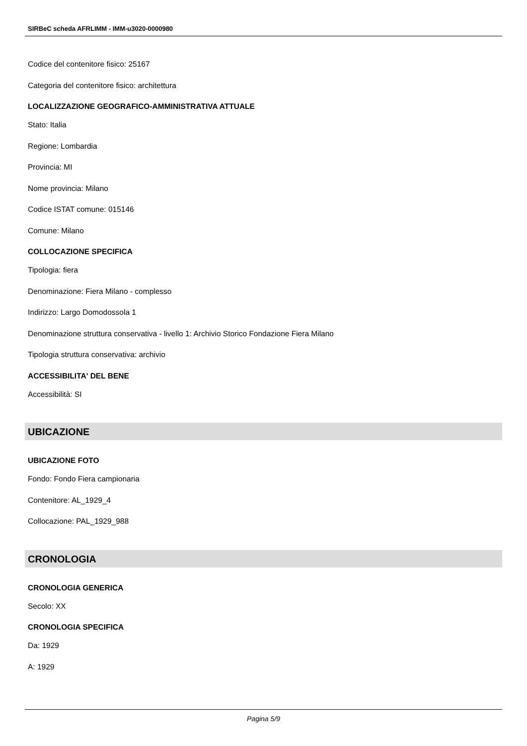SIRBeC scheda AFRLIMM - IMM-u3020-0000980
Codice del contenitore fisico: 25167
Categoria del contenitore fisico: architettura
LOCALIZZAZIONE GEOGRAFICO-AMMINISTRATIVA ATTUALE
Stato: Italia
Regione: Lombardia
Provincia: MI
Nome provincia: Milano
Codice ISTAT comune: 015146
Comune: Milano
COLLOCAZIONE SPECIFICA
Tipologia: fiera
Denominazione: Fiera Milano - complesso
Indirizzo: Largo Domodossola 1
Denominazione struttura conservativa - livello 1: Archivio Storico Fondazione Fiera Milano
Tipologia struttura conservativa: archivio
ACCESSIBILITA' DEL BENE
Accessibilità: SI
UBICAZIONE
UBICAZIONE FOTO
Fondo: Fondo Fiera campionaria
Contenitore: AL_1929_4
Collocazione: PAL_1929_988
CRONOLOGIA
CRONOLOGIA GENERICA
Secolo: XX
CRONOLOGIA SPECIFICA
Da: 1929
A: 1929
Pagina 5/9